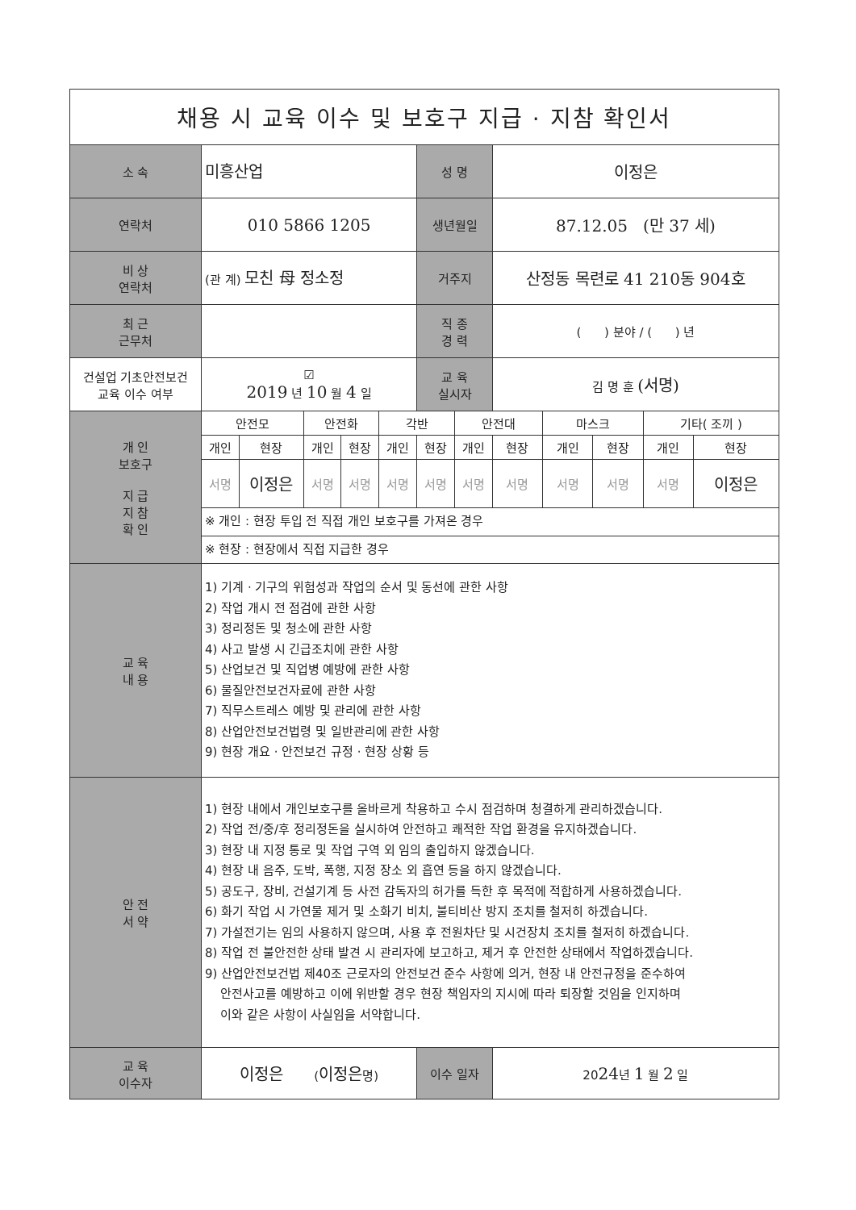| 채용 시 교육 이수 및 보호구 지급 · 지참 확인서 | | | | | | | | | | | | |
| 소 속 | 미흥산업 | | | | | 성 명 | | 이정은 | | | | |
| 연락처 | 010 5866 1205 | | | | | 생년월일 | | 87.12.05 (만 37 세) | | | | |
| 비 상 연락처 | (관 계) 모친 母 정소정 | | | | | 거주지 | | 산정동 목련로 41 210동 904호 | | | | |
| 최 근 근무처 | | | | | | 직 종 경 력 | | ( ) 분야 / ( ) 년 | | | | |
| 건설업 기초안전보건 교육 이수 여부 | ☑ 2019 년 10 월 4 일 | | | | | 교 육 실시자 | | 김 명 훈 (서명) | | | | |
| 개 인 보호구 지 급 지 참 확 인 | 안전모 | | 안전화 | | 각반 | | 안전대 | | 마스크 | | 기타( 조끼 ) | |
| | 개인 | 현장 | 개인 | 현장 | 개인 | 현장 | 개인 | 현장 | 개인 | 현장 | 개인 | 현장 |
| | 서명 | 이정은 | 서명 | 서명 | 서명 | 서명 | 서명 | 서명 | 서명 | 서명 | 서명 | 이정은 |
| | ※ 개인 : 현장 투입 전 직접 개인 보호구를 가져온 경우 | | | | | | | | | | | |
| | ※ 현장 : 현장에서 직접 지급한 경우 | | | | | | | | | | | |
| 교 육 내 용 | 1) 기계 · 기구의 위험성과 작업의 순서 및 동선에 관한 사항 2) 작업 개시 전 점검에 관한 사항 3) 정리정돈 및 청소에 관한 사항 4) 사고 발생 시 긴급조치에 관한 사항 5) 산업보건 및 직업병 예방에 관한 사항 6) 물질안전보건자료에 관한 사항 7) 직무스트레스 예방 및 관리에 관한 사항 8) 산업안전보건법령 및 일반관리에 관한 사항 9) 현장 개요 · 안전보건 규정 · 현장 상황 등 | | | | | | | | | | | |
| 안 전 서 약 | 1) 현장 내에서 개인보호구를 올바르게 착용하고 수시 점검하며 청결하게 관리하겠습니다. 2) 작업 전/중/후 정리정돈을 실시하여 안전하고 쾌적한 작업 환경을 유지하겠습니다. 3) 현장 내 지정 통로 및 작업 구역 외 임의 출입하지 않겠습니다. 4) 현장 내 음주, 도박, 폭행, 지정 장소 외 흡연 등을 하지 않겠습니다. 5) 공도구, 장비, 건설기계 등 사전 감독자의 허가를 득한 후 목적에 적합하게 사용하겠습니다. 6) 화기 작업 시 가연물 제거 및 소화기 비치, 불티비산 방지 조치를 철저히 하겠습니다. 7) 가설전기는 임의 사용하지 않으며, 사용 후 전원차단 및 시건장치 조치를 철저히 하겠습니다. 8) 작업 전 불안전한 상태 발견 시 관리자에 보고하고, 제거 후 안전한 상태에서 작업하겠습니다. 9) 산업안전보건법 제40조 근로자의 안전보건 준수 사항에 의거, 현장 내 안전규정을 준수하여 안전사고를 예방하고 이에 위반할 경우 현장 책임자의 지시에 따라 퇴장할 것임을 인지하며 이와 같은 사항이 사실임을 서약합니다. | | | | | | | | | | | |
| 교 육 이수자 | 이정은 ( 이정은 명) | | | | | 이수 일자 | | 20 24 년 1 월 2 일 | | | | |